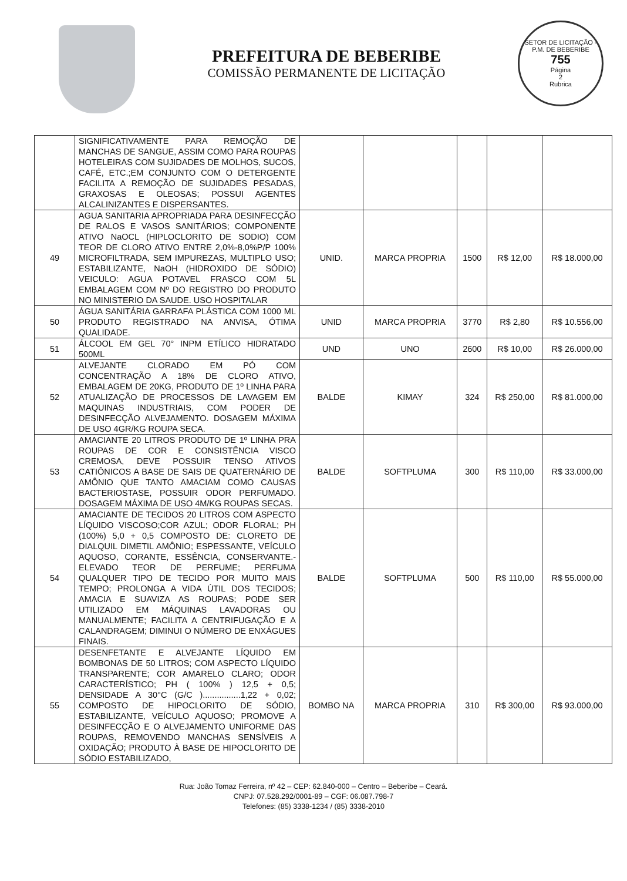PREFEITURA DE BEBERIBE
COMISSÃO PERMANENTE DE LICITAÇÃO
SETOR DE LICITAÇÃO - P.M. DE BEBERIBE
755
Página
2
Rubrica
| | SIGNIFICATIVAMENTE PARA REMOÇÃO DE MANCHAS DE SANGUE, ASSIM COMO PARA ROUPAS HOTELEIRAS COM SUJIDADES DE MOLHOS, SUCOS, CAFÉ, ETC.;EM CONJUNTO COM O DETERGENTE FACILITA A REMOÇÃO DE SUJIDADES PESADAS, GRAXOSAS E OLEOSAS; POSSUI AGENTES ALCALINIZANTES E DISPERSANTES. | | | | | |
| 49 | AGUA SANITARIA APROPRIADA PARA DESINFECÇÃO DE RALOS E VASOS SANITÁRIOS; COMPONENTE ATIVO NaOCL (HIPLOCLORITO DE SODIO) COM TEOR DE CLORO ATIVO ENTRE 2,0%-8,0%P/P 100% MICROFILTRADA, SEM IMPUREZAS, MULTIPLO USO; ESTABILIZANTE, NaOH (HIDROXIDO DE SÓDIO) VEICULO: AGUA POTAVEL FRASCO COM 5L EMBALAGEM COM Nº DO REGISTRO DO PRODUTO NO MINISTERIO DA SAUDE. USO HOSPITALAR | UNID. | MARCA PROPRIA | 1500 | R$ 12,00 | R$ 18.000,00 |
| 50 | ÁGUA SANITÁRIA GARRAFA PLÁSTICA COM 1000 ML PRODUTO REGISTRADO NA ANVISA, ÓTIMA QUALIDADE. | UNID | MARCA PROPRIA | 3770 | R$ 2,80 | R$ 10.556,00 |
| 51 | ÁLCOOL EM GEL 70° INPM ETÍLICO HIDRATADO 500ML | UND | UNO | 2600 | R$ 10,00 | R$ 26.000,00 |
| 52 | ALVEJANTE CLORADO EM PÓ COM CONCENTRAÇÃO A 18% DE CLORO ATIVO, EMBALAGEM DE 20KG, PRODUTO DE 1º LINHA PARA ATUALIZAÇÃO DE PROCESSOS DE LAVAGEM EM MAQUINAS INDUSTRIAIS, COM PODER DE DESINFECÇÃO ALVEJAMENTO. DOSAGEM MÁXIMA DE USO 4GR/KG ROUPA SECA. | BALDE | KIMAY | 324 | R$ 250,00 | R$ 81.000,00 |
| 53 | AMACIANTE 20 LITROS PRODUTO DE 1º LINHA PRA ROUPAS DE COR E CONSISTÊNCIA VISCO CREMOSA, DEVE POSSUIR TENSO ATIVOS CATIÔNICOS A BASE DE SAIS DE QUATERNÁRIO DE AMÔNIO QUE TANTO AMACIAM COMO CAUSAS BACTERIOSTASE, POSSUIR ODOR PERFUMADO. DOSAGEM MÁXIMA DE USO 4M/KG ROUPAS SECAS. | BALDE | SOFTPLUMA | 300 | R$ 110,00 | R$ 33.000,00 |
| 54 | AMACIANTE DE TECIDOS 20 LITROS COM ASPECTO LÍQUIDO VISCOSO;COR AZUL; ODOR FLORAL; PH (100%) 5,0 + 0,5 COMPOSTO DE: CLORETO DE DIALQUIL DIMETIL AMÔNIO; ESPESSANTE, VEÍCULO AQUOSO, CORANTE, ESSÊNCIA, CONSERVANTE.- ELEVADO TEOR DE PERFUME; PERFUMA QUALQUER TIPO DE TECIDO POR MUITO MAIS TEMPO; PROLONGA A VIDA ÚTIL DOS TECIDOS; AMACIA E SUAVIZA AS ROUPAS; PODE SER UTILIZADO EM MÁQUINAS LAVADORAS OU MANUALMENTE; FACILITA A CENTRIFUGAÇÃO E A CALANDRAGEM; DIMINUI O NÚMERO DE ENXÁGUES FINAIS. | BALDE | SOFTPLUMA | 500 | R$ 110,00 | R$ 55.000,00 |
| 55 | DESENFETANTE E ALVEJANTE LÍQUIDO EM BOMBONAS DE 50 LITROS; COM ASPECTO LÍQUIDO TRANSPARENTE; COR AMARELO CLARO; ODOR CARACTERÍSTICO; PH ( 100% ) 12,5 + 0,5; DENSIDADE A 30°C (G/C )................1,22 + 0,02; COMPOSTO DE HIPOCLORITO DE SÓDIO, ESTABILIZANTE, VEÍCULO AQUOSO; PROMOVE A DESINFECÇÃO E O ALVEJAMENTO UNIFORME DAS ROUPAS, REMOVENDO MANCHAS SENSÍVEIS A OXIDAÇÃO; PRODUTO À BASE DE HIPOCLORITO DE SÓDIO ESTABILIZADO, | BOMBO NA | MARCA PROPRIA | 310 | R$ 300,00 | R$ 93.000,00 |
Rua: João Tomaz Ferreira, nº 42 – CEP: 62.840-000 – Centro – Beberibe – Ceará.
CNPJ: 07.528.292/0001-89 – CGF: 06.087.798-7
Telefones: (85) 3338-1234 / (85) 3338-2010